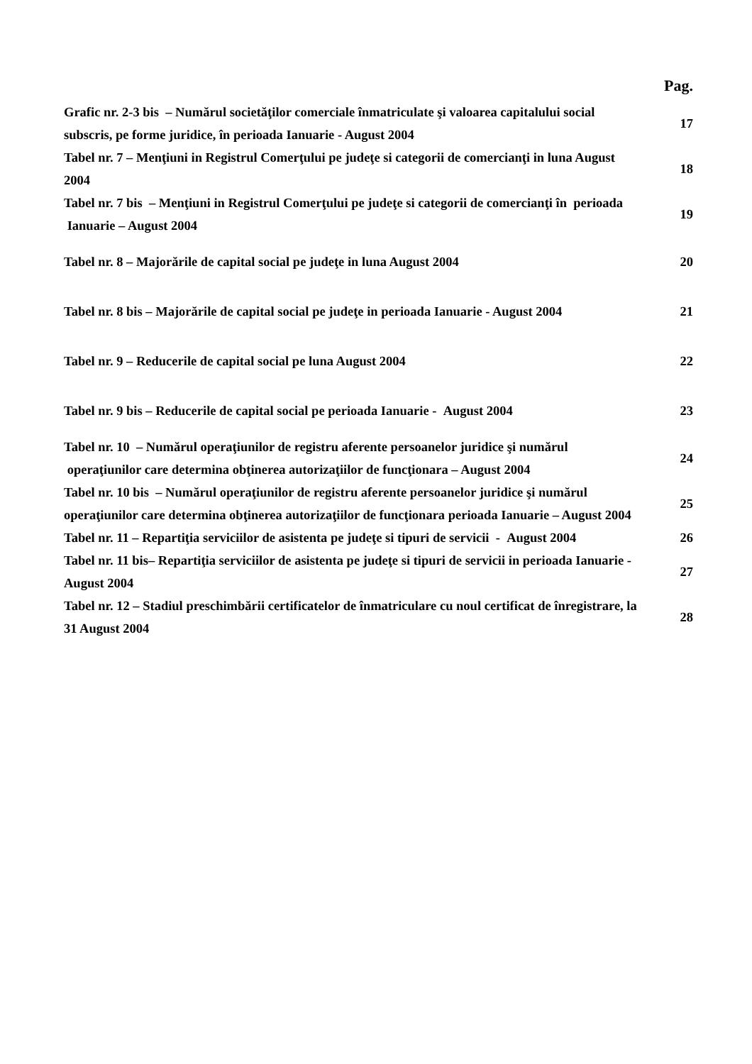Pag.
| Grafic nr. 2-3 bis – Numărul societăţilor comerciale înmatriculate şi valoarea capitalului social subscris, pe forme juridice, în perioada Ianuarie - August 2004 | 17 |
| Tabel nr. 7 – Menţiuni in Registrul Comerţului pe judeţe si categorii de comercianţi in luna August 2004 | 18 |
| Tabel nr. 7 bis – Menţiuni in Registrul Comerţului pe judeţe si categorii de comercianţi în perioada Ianuarie – August 2004 | 19 |
| Tabel nr. 8 – Majorările de capital social pe judeţe in luna August 2004 | 20 |
| Tabel nr. 8 bis – Majorările de capital social pe judeţe in perioada Ianuarie - August 2004 | 21 |
| Tabel nr. 9 – Reducerile de capital social pe luna August 2004 | 22 |
| Tabel nr. 9 bis – Reducerile de capital social pe perioada Ianuarie - August 2004 | 23 |
| Tabel nr. 10 – Numărul operaţiunilor de registru aferente persoanelor juridice şi numărul operaţiunilor care determina obţinerea autorizaţiilor de funcţionara – August 2004 | 24 |
| Tabel nr. 10 bis – Numărul operaţiunilor de registru aferente persoanelor juridice şi numărul operaţiunilor care determina obţinerea autorizaţiilor de funcţionara perioada Ianuarie – August 2004 | 25 |
| Tabel nr. 11 – Repartiţia serviciilor de asistenta pe judeţe si tipuri de servicii - August 2004 | 26 |
| Tabel nr. 11 bis– Repartiţia serviciilor de asistenta pe judeţe si tipuri de servicii in perioada Ianuarie - August 2004 | 27 |
| Tabel nr. 12 – Stadiul preschimbării certificatelor de înmatriculare cu noul certificat de înregistrare, la 31 August 2004 | 28 |